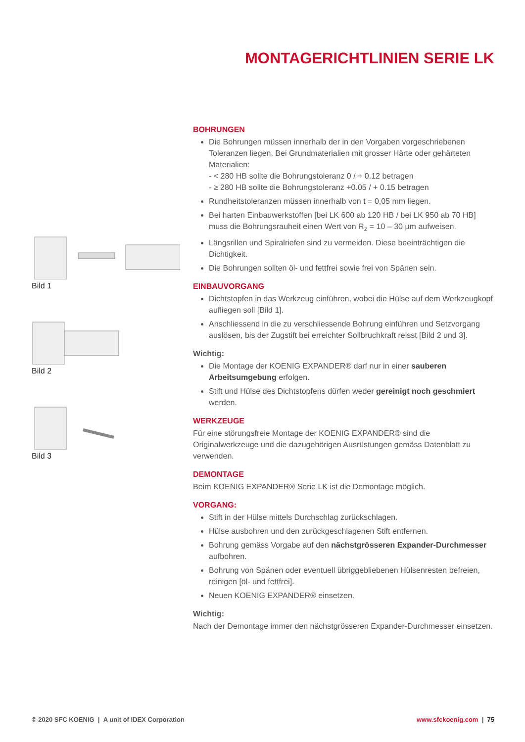MONTAGERICHTLINIEN SERIE LK
Bild 1
Bild 2
Bild 3
BOHRUNGEN
Die Bohrungen müssen innerhalb der in den Vorgaben vorgeschriebenen Toleranzen liegen. Bei Grundmaterialien mit grosser Härte oder gehärteten Materialien:
- < 280 HB sollte die Bohrungstoleranz 0 / + 0.12 betragen
- ≥ 280 HB sollte die Bohrungstoleranz +0.05 / + 0.15 betragen
Rundheitstoleranzen müssen innerhalb von t = 0,05 mm liegen.
Bei harten Einbauwerkstoffen [bei LK 600 ab 120 HB / bei LK 950 ab 70 HB] muss die Bohrungsrauheit einen Wert von R<sub>z</sub> = 10 – 30 µm aufweisen.
Längsrillen und Spiralriefen sind zu vermeiden. Diese beeinträchtigen die Dichtigkeit.
Die Bohrungen sollten öl- und fettfrei sowie frei von Spänen sein.
EINBAUVORGANG
Dichtstopfen in das Werkzeug einführen, wobei die Hülse auf dem Werkzeugkopf aufliegen soll [Bild 1].
Anschliessend in die zu verschliessende Bohrung einführen und Setzvorgang auslösen, bis der Zugstift bei erreichter Sollbruchkraft reisst [Bild 2 und 3].
Wichtig:
Die Montage der KOENIG EXPANDER® darf nur in einer sauberen Arbeitsumgebung erfolgen.
Stift und Hülse des Dichtstopfens dürfen weder gereinigt noch geschmiert werden.
WERKZEUGE
Für eine störungsfreie Montage der KOENIG EXPANDER® sind die Originalwerkzeuge und die dazugehörigen Ausrüstungen gemäss Datenblatt zu verwenden.
DEMONTAGE
Beim KOENIG EXPANDER® Serie LK ist die Demontage möglich.
VORGANG:
Stift in der Hülse mittels Durchschlag zurückschlagen.
Hülse ausbohren und den zurückgeschlagenen Stift entfernen.
Bohrung gemäss Vorgabe auf den nächstgrösseren Expander-Durchmesser aufbohren.
Bohrung von Spänen oder eventuell übriggebliebenen Hülsenresten befreien, reinigen [öl- und fettfrei].
Neuen KOENIG EXPANDER® einsetzen.
Wichtig:
Nach der Demontage immer den nächstgrösseren Expander-Durchmesser einsetzen.
© 2020 SFC KOENIG | A unit of IDEX Corporation www.sfckoenig.com | 75